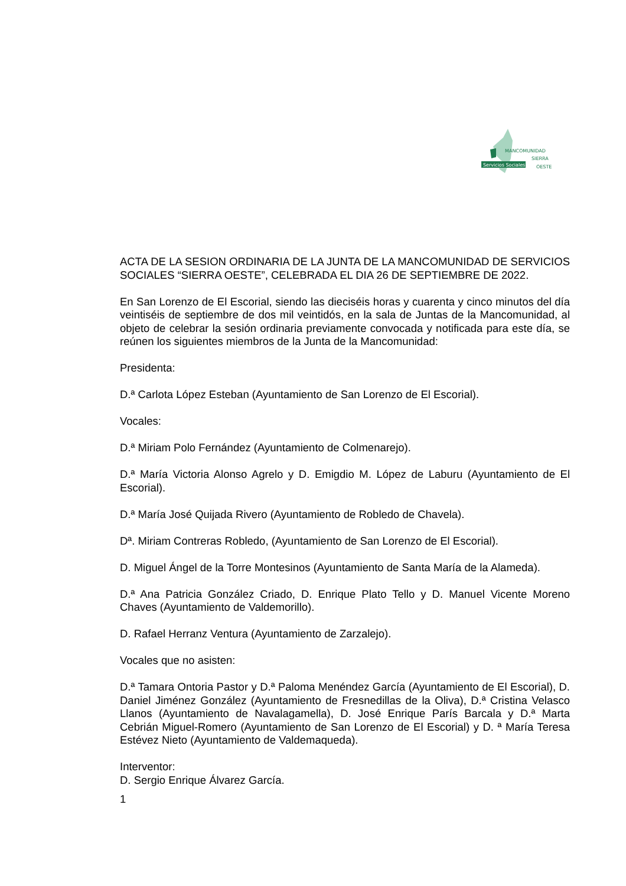Servicios Sociales
MANCOMUNIDAD
SIERRA
OESTE
ACTA DE LA SESION ORDINARIA DE LA JUNTA DE LA MANCOMUNIDAD DE SERVICIOS SOCIALES “SIERRA OESTE”, CELEBRADA EL DIA 26 DE SEPTIEMBRE DE 2022.
En San Lorenzo de El Escorial, siendo las dieciséis horas y cuarenta y cinco minutos del día veintiséis de septiembre de dos mil veintidós, en la sala de Juntas de la Mancomunidad, al objeto de celebrar la sesión ordinaria previamente convocada y notificada para este día, se reúnen los siguientes miembros de la Junta de la Mancomunidad:
Presidenta:
D.ª Carlota López Esteban (Ayuntamiento de San Lorenzo de El Escorial).
Vocales:
D.ª Miriam Polo Fernández (Ayuntamiento de Colmenarejo).
D.ª María Victoria Alonso Agrelo y D. Emigdio M. López de Laburu (Ayuntamiento de El Escorial).
D.ª María José Quijada Rivero (Ayuntamiento de Robledo de Chavela).
Dª. Miriam Contreras Robledo, (Ayuntamiento de San Lorenzo de El Escorial).
D. Miguel Ángel de la Torre Montesinos (Ayuntamiento de Santa María de la Alameda).
D.ª Ana Patricia González Criado, D. Enrique Plato Tello y D. Manuel Vicente Moreno Chaves (Ayuntamiento de Valdemorillo).
D. Rafael Herranz Ventura (Ayuntamiento de Zarzalejo).
Vocales que no asisten:
D.ª Tamara Ontoria Pastor y D.ª Paloma Menéndez García (Ayuntamiento de El Escorial), D. Daniel Jiménez González (Ayuntamiento de Fresnedillas de la Oliva), D.ª Cristina Velasco Llanos (Ayuntamiento de Navalagamella), D. José Enrique París Barcala y D.ª Marta Cebrián Miguel-Romero (Ayuntamiento de San Lorenzo de El Escorial) y D. ª María Teresa Estévez Nieto (Ayuntamiento de Valdemaqueda).
Interventor:
D. Sergio Enrique Álvarez García.
1